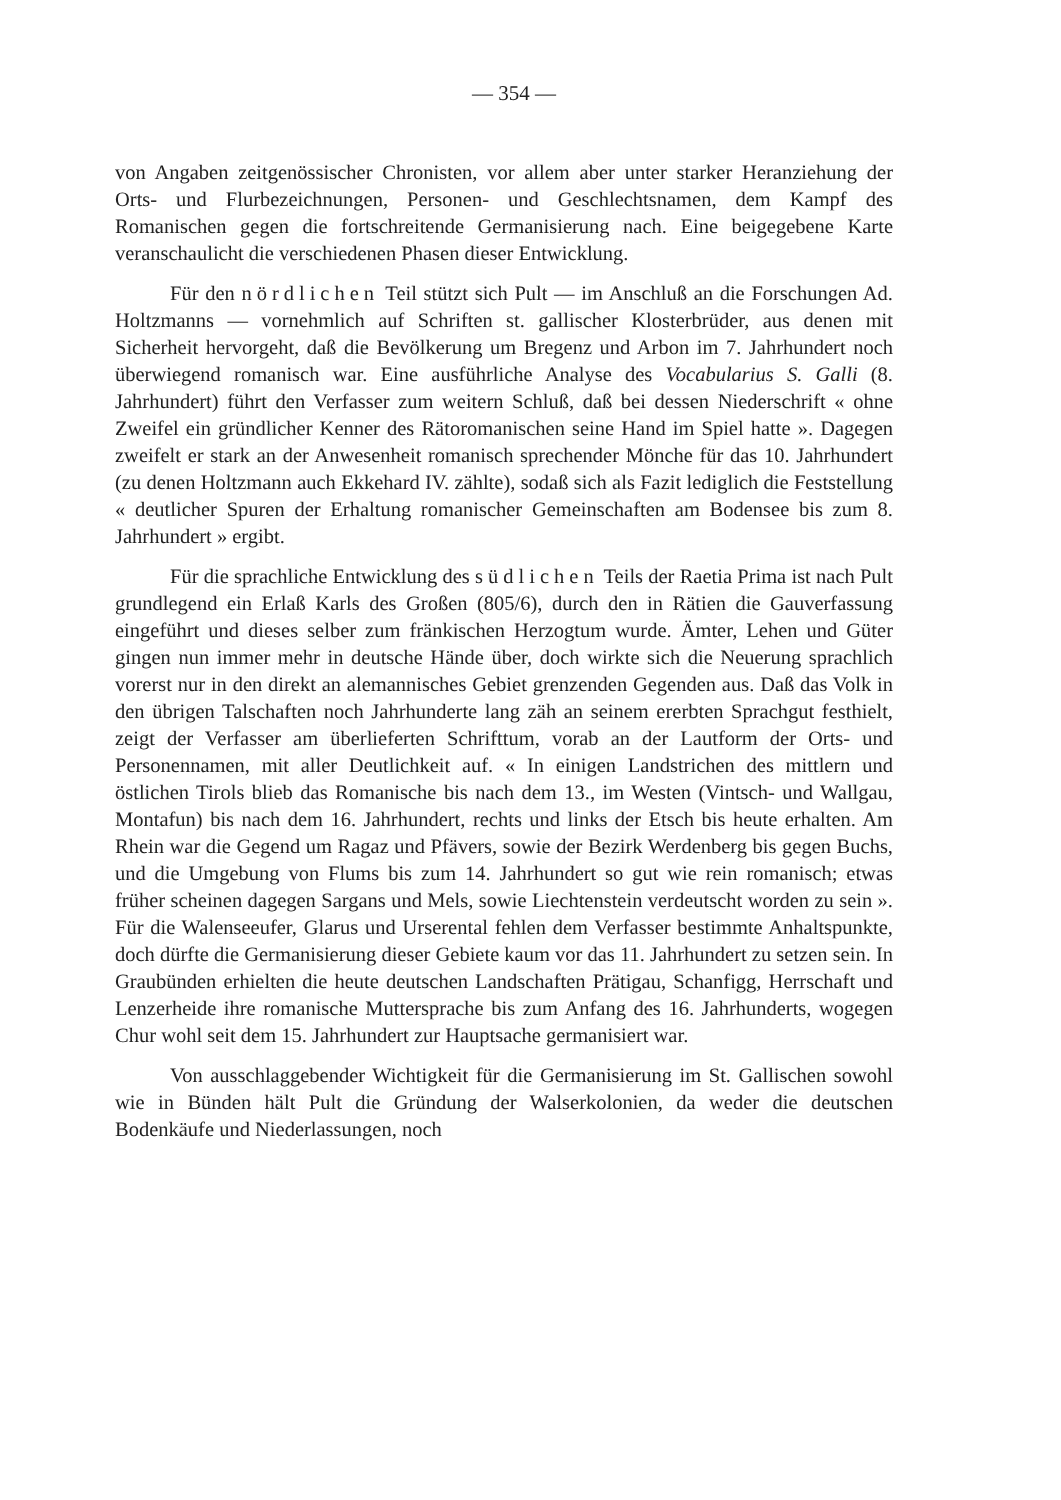— 354 —
von Angaben zeitgenössischer Chronisten, vor allem aber unter starker Heranziehung der Orts- und Flurbezeichnungen, Personen- und Geschlechtsnamen, dem Kampf des Romanischen gegen die fortschreitende Germanisierung nach. Eine beigegebene Karte veranschaulicht die verschiedenen Phasen dieser Entwicklung.
Für den nördlichen Teil stützt sich Pult — im Anschluß an die Forschungen Ad. Holtzmanns — vornehmlich auf Schriften st. gallischer Klosterbrüder, aus denen mit Sicherheit hervorgeht, daß die Bevölkerung um Bregenz und Arbon im 7. Jahrhundert noch überwiegend romanisch war. Eine ausführliche Analyse des Vocabularius S. Galli (8. Jahrhundert) führt den Verfasser zum weitern Schluß, daß bei dessen Niederschrift « ohne Zweifel ein gründlicher Kenner des Rätoromanischen seine Hand im Spiel hatte ». Dagegen zweifelt er stark an der Anwesenheit romanisch sprechender Mönche für das 10. Jahrhundert (zu denen Holtzmann auch Ekkehard IV. zählte), sodaß sich als Fazit lediglich die Feststellung « deutlicher Spuren der Erhaltung romanischer Gemeinschaften am Bodensee bis zum 8. Jahrhundert » ergibt.
Für die sprachliche Entwicklung des südlichen Teils der Raetia Prima ist nach Pult grundlegend ein Erlaß Karls des Großen (805/6), durch den in Rätien die Gauverfassung eingeführt und dieses selber zum fränkischen Herzogtum wurde. Ämter, Lehen und Güter gingen nun immer mehr in deutsche Hände über, doch wirkte sich die Neuerung sprachlich vorerst nur in den direkt an alemannisches Gebiet grenzenden Gegenden aus. Daß das Volk in den übrigen Talschaften noch Jahrhunderte lang zäh an seinem ererbten Sprachgut festhielt, zeigt der Verfasser am überlieferten Schrifttum, vorab an der Lautform der Orts- und Personennamen, mit aller Deutlichkeit auf. « In einigen Landstrichen des mittlern und östlichen Tirols blieb das Romanische bis nach dem 13., im Westen (Vintsch- und Wallgau, Montafun) bis nach dem 16. Jahrhundert, rechts und links der Etsch bis heute erhalten. Am Rhein war die Gegend um Ragaz und Pfävers, sowie der Bezirk Werdenberg bis gegen Buchs, und die Umgebung von Flums bis zum 14. Jahrhundert so gut wie rein romanisch; etwas früher scheinen dagegen Sargans und Mels, sowie Liechtenstein verdeutscht worden zu sein ». Für die Walenseeufer, Glarus und Urserental fehlen dem Verfasser bestimmte Anhaltspunkte, doch dürfte die Germanisierung dieser Gebiete kaum vor das 11. Jahrhundert zu setzen sein. In Graubünden erhielten die heute deutschen Landschaften Prätigau, Schanfigg, Herrschaft und Lenzerheide ihre romanische Muttersprache bis zum Anfang des 16. Jahrhunderts, wogegen Chur wohl seit dem 15. Jahrhundert zur Hauptsache germanisiert war.
Von ausschlaggebender Wichtigkeit für die Germanisierung im St. Gallischen sowohl wie in Bünden hält Pult die Gründung der Walserkolonien, da weder die deutschen Bodenkäufe und Niederlassungen, noch